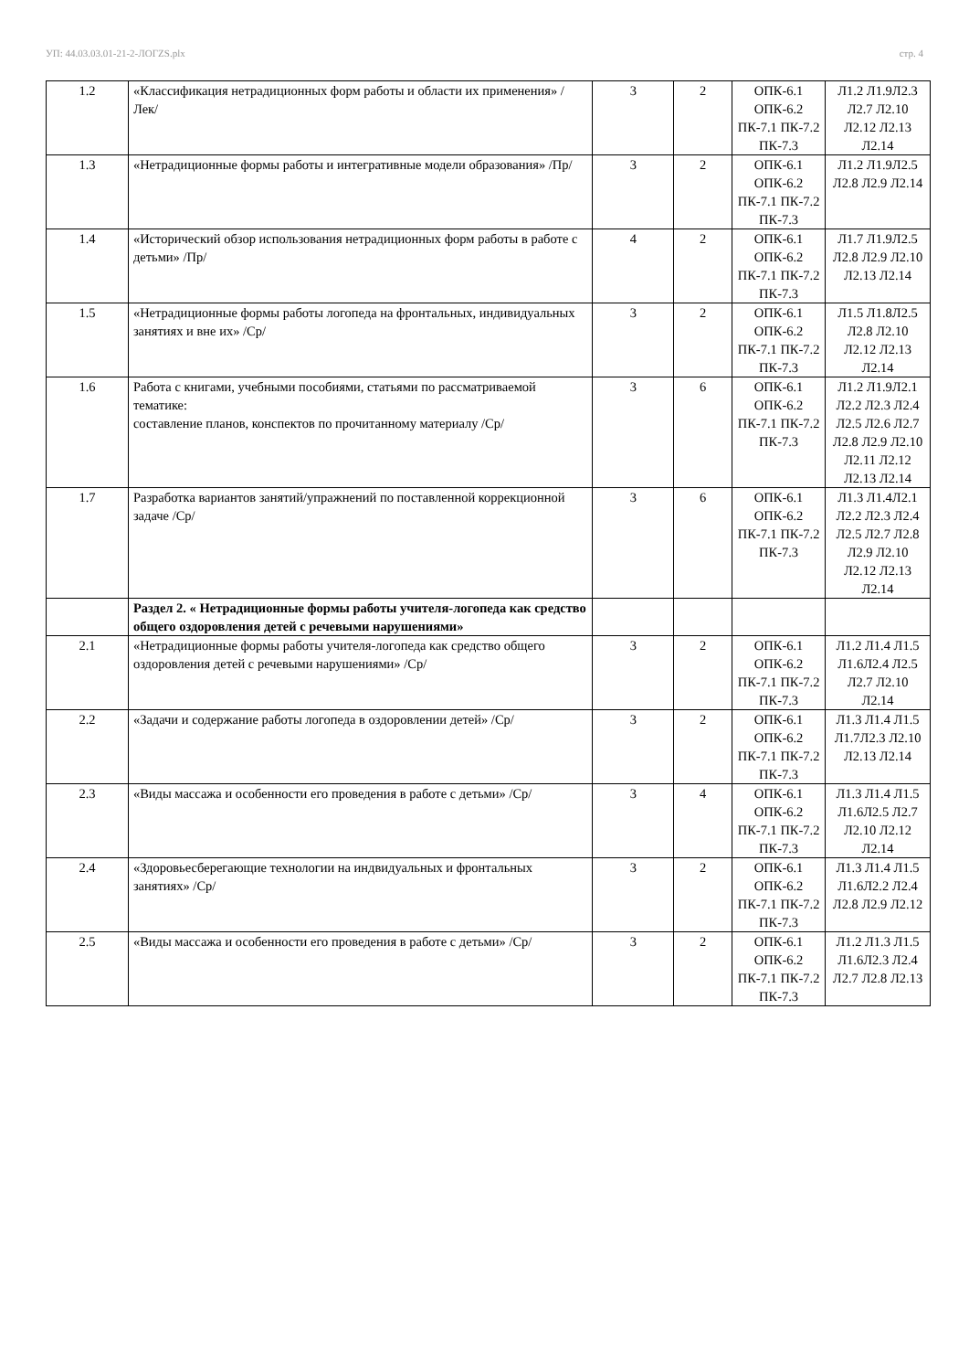УП: 44.03.03.01-21-2-ЛОГZS.plx стр. 4
| 1.2 | «Классификация нетрадиционных форм работы и области их применения» /Лек/ | 3 | 2 | ОПК-6.1 ОПК-6.2 ПК-7.1 ПК-7.2 ПК-7.3 | Л1.2 Л1.9Л2.3 Л2.7 Л2.10 Л2.12 Л2.13 Л2.14 |
| 1.3 | «Нетрадиционные формы работы и интегративные модели образования» /Пр/ | 3 | 2 | ОПК-6.1 ОПК-6.2 ПК-7.1 ПК-7.2 ПК-7.3 | Л1.2 Л1.9Л2.5 Л2.8 Л2.9 Л2.14 |
| 1.4 | «Исторический обзор использования нетрадиционных форм работы в работе с детьми» /Пр/ | 4 | 2 | ОПК-6.1 ОПК-6.2 ПК-7.1 ПК-7.2 ПК-7.3 | Л1.7 Л1.9Л2.5 Л2.8 Л2.9 Л2.10 Л2.13 Л2.14 |
| 1.5 | «Нетрадиционные формы работы логопеда на фронтальных, индивидуальных занятиях и вне их» /Ср/ | 3 | 2 | ОПК-6.1 ОПК-6.2 ПК-7.1 ПК-7.2 ПК-7.3 | Л1.5 Л1.8Л2.5 Л2.8 Л2.10 Л2.12 Л2.13 Л2.14 |
| 1.6 | Работа с книгами, учебными пособиями, статьями по рассматриваемой тематике: составление планов, конспектов по прочитанному материалу /Ср/ | 3 | 6 | ОПК-6.1 ОПК-6.2 ПК-7.1 ПК-7.2 ПК-7.3 | Л1.2 Л1.9Л2.1 Л2.2 Л2.3 Л2.4 Л2.5 Л2.6 Л2.7 Л2.8 Л2.9 Л2.10 Л2.11 Л2.12 Л2.13 Л2.14 |
| 1.7 | Разработка вариантов занятий/упражнений по поставленной коррекционной задаче /Ср/ | 3 | 6 | ОПК-6.1 ОПК-6.2 ПК-7.1 ПК-7.2 ПК-7.3 | Л1.3 Л1.4Л2.1 Л2.2 Л2.3 Л2.4 Л2.5 Л2.7 Л2.8 Л2.9 Л2.10 Л2.12 Л2.13 Л2.14 |
| | Раздел 2. « Нетрадиционные формы работы учителя-логопеда как средство общего оздоровления детей с речевыми нарушениями» | | | | |
| 2.1 | «Нетрадиционные формы работы учителя-логопеда как средство общего оздоровления детей с речевыми нарушениями» /Ср/ | 3 | 2 | ОПК-6.1 ОПК-6.2 ПК-7.1 ПК-7.2 ПК-7.3 | Л1.2 Л1.4 Л1.5 Л1.6Л2.4 Л2.5 Л2.7 Л2.10 Л2.14 |
| 2.2 | «Задачи и содержание работы логопеда в оздоровлении детей» /Ср/ | 3 | 2 | ОПК-6.1 ОПК-6.2 ПК-7.1 ПК-7.2 ПК-7.3 | Л1.3 Л1.4 Л1.5 Л1.7Л2.3 Л2.10 Л2.13 Л2.14 |
| 2.3 | «Виды массажа и особенности его проведения в работе с детьми» /Ср/ | 3 | 4 | ОПК-6.1 ОПК-6.2 ПК-7.1 ПК-7.2 ПК-7.3 | Л1.3 Л1.4 Л1.5 Л1.6Л2.5 Л2.7 Л2.10 Л2.12 Л2.14 |
| 2.4 | «Здоровьесберегающие технологии на индвидуальных и фронтальных занятиях» /Ср/ | 3 | 2 | ОПК-6.1 ОПК-6.2 ПК-7.1 ПК-7.2 ПК-7.3 | Л1.3 Л1.4 Л1.5 Л1.6Л2.2 Л2.4 Л2.8 Л2.9 Л2.12 |
| 2.5 | «Виды массажа и особенности его проведения в работе с детьми» /Ср/ | 3 | 2 | ОПК-6.1 ОПК-6.2 ПК-7.1 ПК-7.2 ПК-7.3 | Л1.2 Л1.3 Л1.5 Л1.6Л2.3 Л2.4 Л2.7 Л2.8 Л2.13 |